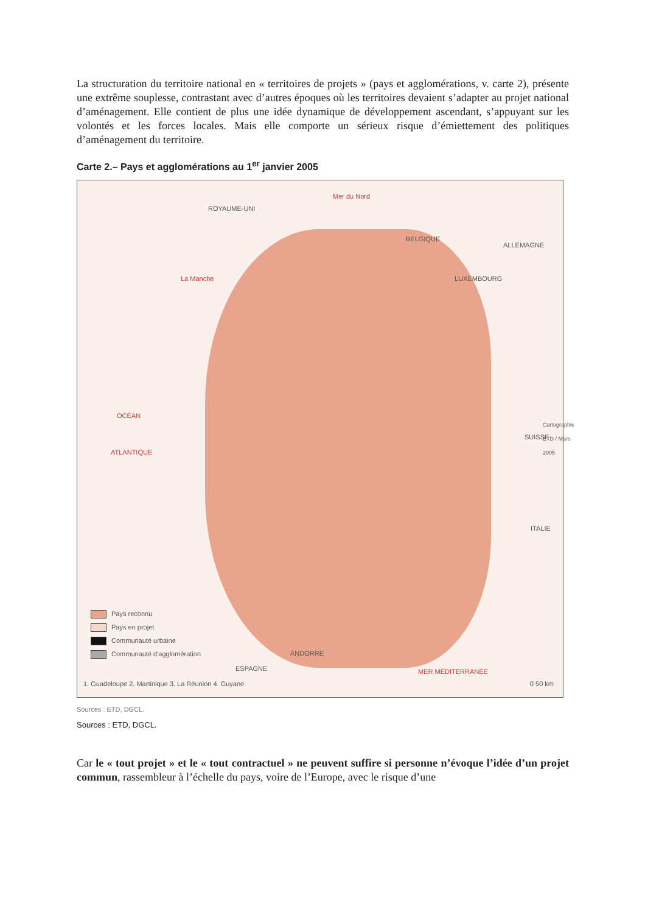La structuration du territoire national en « territoires de projets » (pays et agglomérations, v. carte 2), présente une extrême souplesse, contrastant avec d’autres époques où les territoires devaient s’adapter au projet national d’aménagement. Elle contient de plus une idée dynamique de développement ascendant, s’appuyant sur les volontés et les forces locales. Mais elle comporte un sérieux risque d’émiettement des politiques d’aménagement du territoire.
Carte 2.– Pays et agglomérations au 1<sup>er</sup> janvier 2005
Mer du Nord
ROYAUME-UNI
BELGIQUE
ALLEMAGNE
LUXEMBOURG
La Manche
OCÉAN
ATLANTIQUE
SUISSE
ITALIE
ANDORRE
ESPAGNE MER MÉDITERRANÉE
Cartographie ETD / Mars 2005
Pays reconnu
Pays en projet
Communauté urbaine
Communauté d'agglomération
1. Guadeloupe 2. Martinique 3. La Réunion 4. Guyane
0 50 km
Sources : ETD, DGCL.
Sources : ETD, DGCL.
Car le « tout projet » et le « tout contractuel » ne peuvent suffire si personne n’évoque l’idée d’un projet commun, rassembleur à l’échelle du pays, voire de l’Europe, avec le risque d’une